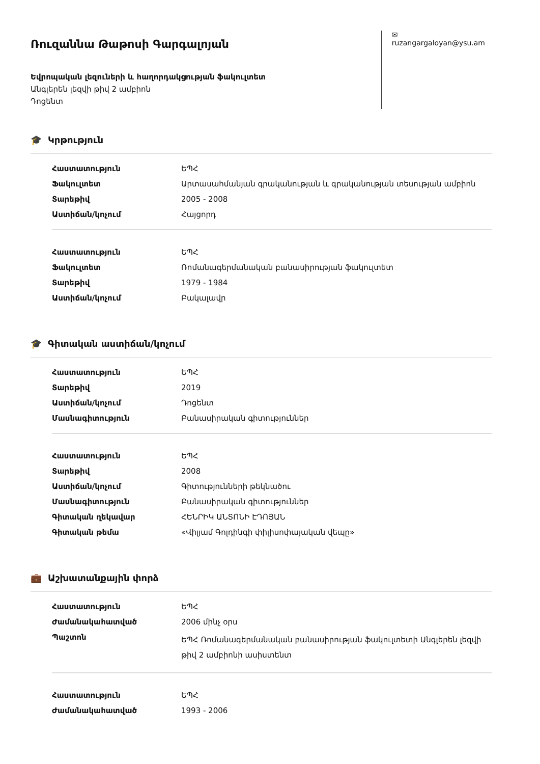Ռուզաննա Թաթոսի Գարգալոյան
Եվրոպական լեզուների և հաղորդակցության ֆակուլտետ
Անգլերեն լեզվի թիվ 2 ամբիոն
Դոցենտ
✉ ruzangargaloyan@ysu.am
🎓 Կրթություն
| Հաստատություն | ԵՊՀ |
| Ֆակուլտետ | Արտասահմանյան գրականության և գրականության տեսության ամբիոն |
| Տարեթիվ | 2005 - 2008 |
| Աստիճան/կոչում | Հայցորդ |
| Հաստատություն | ԵՊՀ |
| Ֆակուլտետ | Ռոմանագերմանական բանասիրության ֆակուլտետ |
| Տարեթիվ | 1979 - 1984 |
| Աստիճան/կոչում | Բակալավր |
🎓 Գիտական աստիճան/կոչում
| Հաստատություն | ԵՊՀ |
| Տարեթիվ | 2019 |
| Աստիճան/կոչում | Դոցենտ |
| Մասնագիտություն | Բանասիրական գիտություններ |
| Հաստատություն | ԵՊՀ |
| Տարեթիվ | 2008 |
| Աստիճան/կոչում | Գիտությունների թեկնածու |
| Մասնագիտություն | Բանասիրական գիտություններ |
| Գիտական ղեկավար | ՀԵՆՐԻԿ ԱՆՏՈՆԻ ԷԴՈՅԱՆ |
| Գիտական թեմա | «Վիլյամ Գոլդինգի փիլիսոփայական վեպը» |
💼 Աշխատանքային փորձ
| Հաստատություն | ԵՊՀ |
| Ժամանակահատված | 2006 մինչ օրս |
| Պաշտոն | ԵՊՀ Ռոմանագերմանական բանասիրության ֆակուլտետի Անգլերեն լեզվի թիվ 2 ամբիոնի ասիստենտ |
| Հաստատություն | ԵՊՀ |
| Ժամանակահատված | 1993 - 2006 |